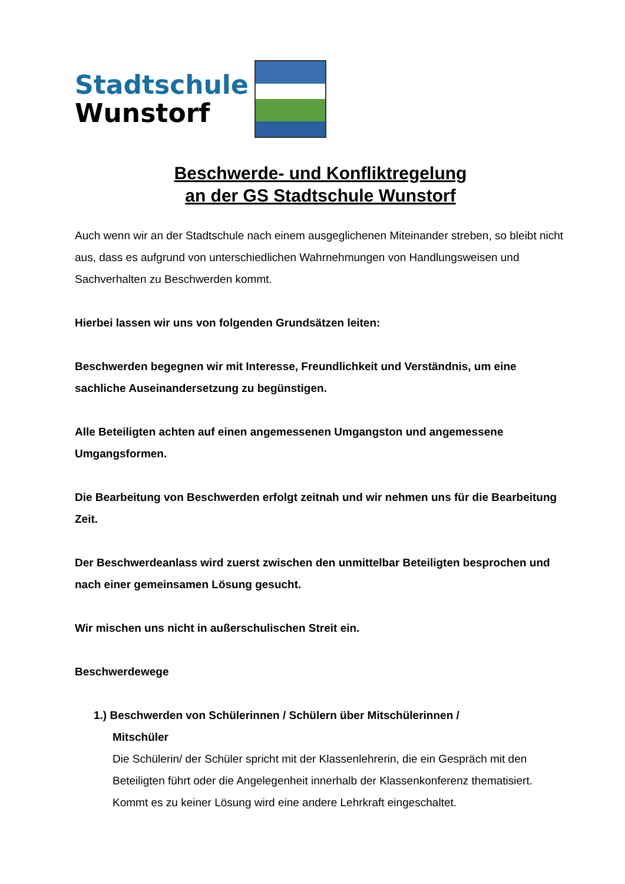Stadtschule
Wunstorf
Beschwerde- und Konfliktregelung
an der GS Stadtschule Wunstorf
Auch wenn wir an der Stadtschule nach einem ausgeglichenen Miteinander streben, so bleibt nicht aus, dass es aufgrund von unterschiedlichen Wahrnehmungen von Handlungsweisen und Sachverhalten zu Beschwerden kommt.
Hierbei lassen wir uns von folgenden Grundsätzen leiten:
Beschwerden begegnen wir mit Interesse, Freundlichkeit und Verständnis, um eine sachliche Auseinandersetzung zu begünstigen.
Alle Beteiligten achten auf einen angemessenen Umgangston und angemessene Umgangsformen.
Die Bearbeitung von Beschwerden erfolgt zeitnah und wir nehmen uns für die Bearbeitung Zeit.
Der Beschwerdeanlass wird zuerst zwischen den unmittelbar Beteiligten besprochen und nach einer gemeinsamen Lösung gesucht.
Wir mischen uns nicht in außerschulischen Streit ein.
Beschwerdewege
1.) Beschwerden von Schülerinnen / Schülern über Mitschülerinnen /
Mitschüler
Die Schülerin/ der Schüler spricht mit der Klassenlehrerin, die ein Gespräch mit den Beteiligten führt oder die Angelegenheit innerhalb der Klassenkonferenz thematisiert.
Kommt es zu keiner Lösung wird eine andere Lehrkraft eingeschaltet.